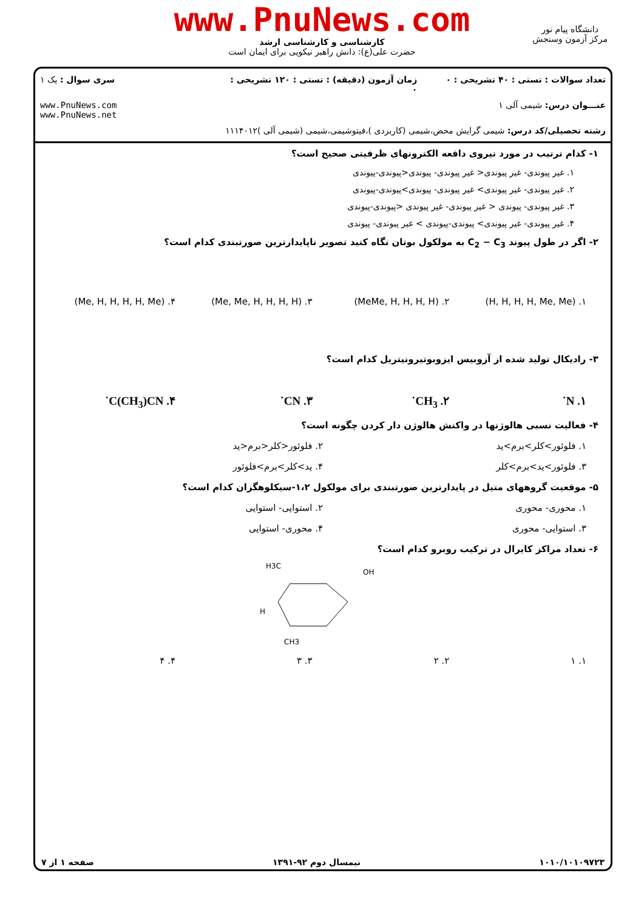www.PnuNews.com
کارشناسی و کارشناسی ارشد
حضرت علی(ع): دانش راهبر نیکویی برای ایمان است
دانشگاه پیام نور
مرکز آزمون وسنجش
تعداد سوالات : تستی : ۴۰ تشریحی : ۰
زمان آزمون (دقیقه) : تستی : ۱۲۰ تشریحی : ۰
سری سوال : یک ۱
عنـــوان درس: شیمی آلی ۱
www.PnuNews.com
www.PnuNews.net
رشته تحصیلی/کد درس: شیمی گرایش محض،شیمی (کاربردی )،فیتوشیمی،شیمی (شیمی آلی )۱۱۱۴۰۱۲
۱- کدام ترتیب در مورد نیروی دافعه الکترونهای ظرفیتی صحیح است؟
۱. غیر پیوندی- غیر پیوندی< غیر پیوندی- پیوندی<پیوندی-پیوندی
۲. غیر پیوندی- غیر پیوندی> غیر پیوندی- پیوندی>پیوندی-پیوندی
۳. غیر پیوندی- پیوندی < غیر پیوندی- غیر پیوندی <پیوندی-پیوندی
۴. غیر پیوندی- غیر پیوندی> پیوندی-پیوندی > غیر پیوندی- پیوندی
۲- اگر در طول پیوند C<sub>2</sub> − C<sub>3</sub> به مولکول بوتان نگاه کنید تصویر ناپایدارترین صورتبندی کدام است؟
۱. (H, H, H, H, Me, Me) ۲. (MeMe, H, H, H, H) ۳. (Me, Me, H, H, H, H) ۴. (Me, H, H, H, H, Me)
۳- رادیکال تولید شده از آزوبیس ایزوبوتیرونیتریل کدام است؟
۱. N˙ ۲. CH<sub>3</sub>˙ ۳. CN˙ ۴. C(CH<sub>3</sub>)CN˙
۴- فعالیت نسبی هالوژنها در واکنش هالوژن دار کردن چگونه است؟
۱. فلوئور>کلر>برم>ید ۲. فلوئور<کلر<برم<ید
۳. فلوئور>ید>برم>کلر ۴. ید>کلر>برم>فلوئور
۵- موقعیت گروههای متیل در پایدارترین صورتبندی برای مولکول ۱،۲-سیکلوهگزان کدام است؟
۱. محوری- محوری ۲. استوایی- استوایی
۳. استوایی- محوری ۴. محوری- استوایی
۶- تعداد مراکز کایرال در ترکیب روبرو کدام است؟
H3C
OH
H
CH3
۱. ۱ ۲. ۲ ۳. ۳ ۴. ۴
۱۰۱۰/۱۰۱۰۹۷۲۳ نیمسال دوم ۹۲-۱۳۹۱ صفحه ۱ از ۷